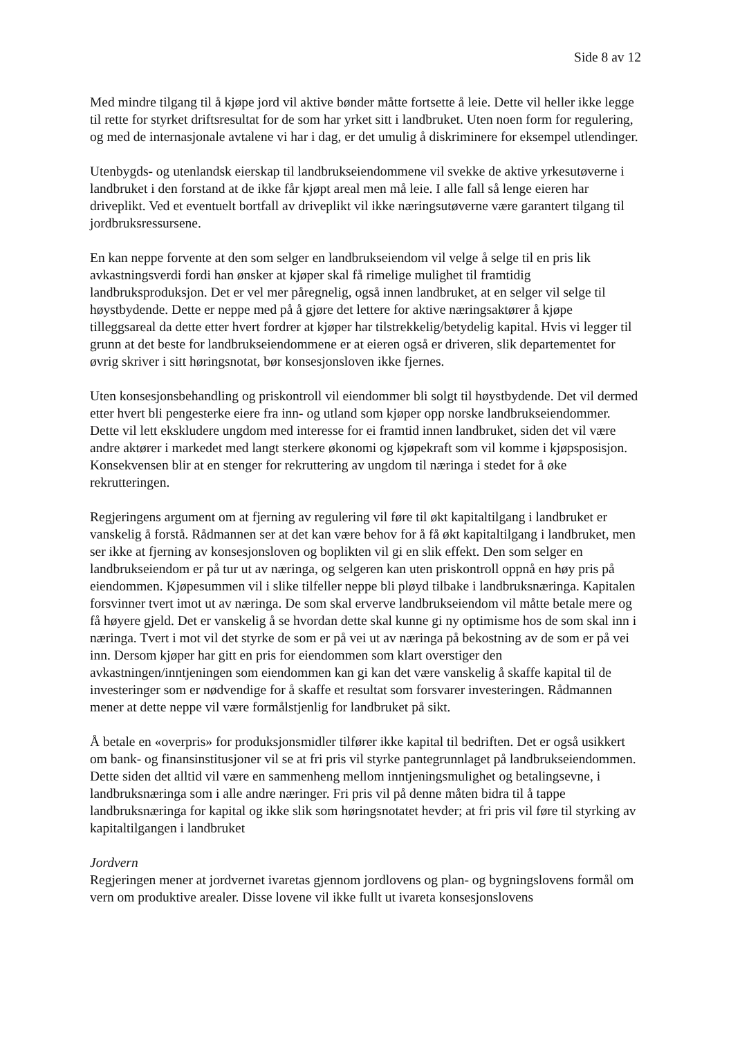Side 8 av 12
Med mindre tilgang til å kjøpe jord vil aktive bønder måtte fortsette å leie. Dette vil heller ikke legge til rette for styrket driftsresultat for de som har yrket sitt i landbruket. Uten noen form for regulering, og med de internasjonale avtalene vi har i dag, er det umulig å diskriminere for eksempel utlendinger.
Utenbygds- og utenlandsk eierskap til landbrukseiendommene vil svekke de aktive yrkesutøverne i landbruket i den forstand at de ikke får kjøpt areal men må leie. I alle fall så lenge eieren har driveplikt. Ved et eventuelt bortfall av driveplikt vil ikke næringsutøverne være garantert tilgang til jordbruksressursene.
En kan neppe forvente at den som selger en landbrukseiendom vil velge å selge til en pris lik avkastningsverdi fordi han ønsker at kjøper skal få rimelige mulighet til framtidig landbruksproduksjon. Det er vel mer påregnelig, også innen landbruket, at en selger vil selge til høystbydende. Dette er neppe med på å gjøre det lettere for aktive næringsaktører å kjøpe tilleggsareal da dette etter hvert fordrer at kjøper har tilstrekkelig/betydelig kapital. Hvis vi legger til grunn at det beste for landbrukseiendommene er at eieren også er driveren, slik departementet for øvrig skriver i sitt høringsnotat, bør konsesjonsloven ikke fjernes.
Uten konsesjonsbehandling og priskontroll vil eiendommer bli solgt til høystbydende. Det vil dermed etter hvert bli pengesterke eiere fra inn- og utland som kjøper opp norske landbrukseiendommer. Dette vil lett ekskludere ungdom med interesse for ei framtid innen landbruket, siden det vil være andre aktører i markedet med langt sterkere økonomi og kjøpekraft som vil komme i kjøpsposisjon. Konsekvensen blir at en stenger for rekruttering av ungdom til næringa i stedet for å øke rekrutteringen.
Regjeringens argument om at fjerning av regulering vil føre til økt kapitaltilgang i landbruket er vanskelig å forstå. Rådmannen ser at det kan være behov for å få økt kapitaltilgang i landbruket, men ser ikke at fjerning av konsesjonsloven og boplikten vil gi en slik effekt. Den som selger en landbrukseiendom er på tur ut av næringa, og selgeren kan uten priskontroll oppnå en høy pris på eiendommen. Kjøpesummen vil i slike tilfeller neppe bli pløyd tilbake i landbruksnæringa. Kapitalen forsvinner tvert imot ut av næringa. De som skal erverve landbrukseiendom vil måtte betale mere og få høyere gjeld. Det er vanskelig å se hvordan dette skal kunne gi ny optimisme hos de som skal inn i næringa. Tvert i mot vil det styrke de som er på vei ut av næringa på bekostning av de som er på vei inn. Dersom kjøper har gitt en pris for eiendommen som klart overstiger den avkastningen/inntjeningen som eiendommen kan gi kan det være vanskelig å skaffe kapital til de investeringer som er nødvendige for å skaffe et resultat som forsvarer investeringen. Rådmannen mener at dette neppe vil være formålstjenlig for landbruket på sikt.
Å betale en «overpris» for produksjonsmidler tilfører ikke kapital til bedriften. Det er også usikkert om bank- og finansinstitusjoner vil se at fri pris vil styrke pantegrunnlaget på landbrukseiendommen. Dette siden det alltid vil være en sammenheng mellom inntjeningsmulighet og betalingsevne, i landbruksnæringa som i alle andre næringer. Fri pris vil på denne måten bidra til å tappe landbruksnæringa for kapital og ikke slik som høringsnotatet hevder; at fri pris vil føre til styrking av kapitaltilgangen i landbruket
Jordvern
Regjeringen mener at jordvernet ivaretas gjennom jordlovens og plan- og bygningslovens formål om vern om produktive arealer. Disse lovene vil ikke fullt ut ivareta konsesjonslovens